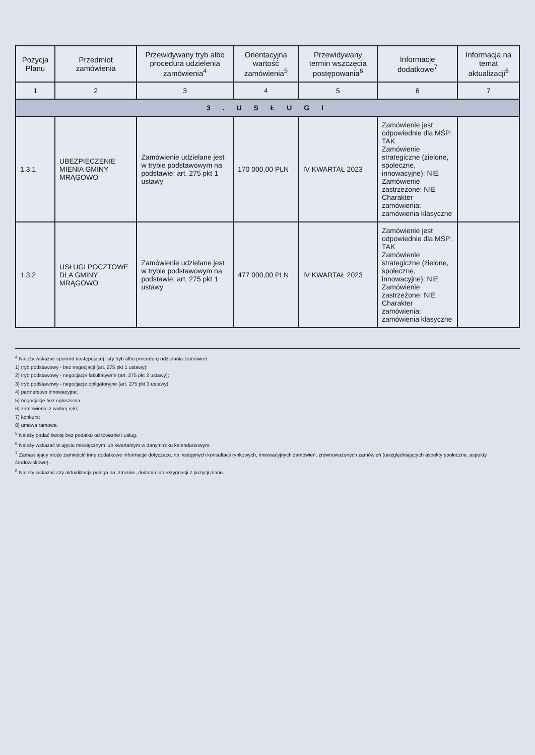| Pozycja Planu | Przedmiot zamówienia | Przewidywany tryb albo procedura udzielenia zamówienia<sup>4</sup> | Orientacyjna wartość zamówienia<sup>5</sup> | Przewidywany termin wszczęcia postępowania<sup>6</sup> | Informacje dodatkowe<sup>7</sup> | Informacja na temat aktualizacji<sup>8</sup> |
| --- | --- | --- | --- | --- | --- | --- |
| 1 | 2 | 3 | 4 | 5 | 6 | 7 |
| 3 . U S Ł U G I | | | | | | |
| 1.3.1 | UBEZPIECZENIE MIENIA GMINY MRĄGOWO | Zamówienie udzielane jest w trybie podstawowym na podstawie: art. 275 pkt 1 ustawy | 170 000,00 PLN | IV KWARTAŁ 2023 | Zamówienie jest odpowiednie dla MŚP: TAK Zamówienie strategiczne (zielone, społeczne, innowacyjne): NIE Zamówienie zastrzeżone: NIE Charakter zamówienia: zamówienia klasyczne | |
| 1.3.2 | USŁUGI POCZTOWE DLA GMINY MRĄGOWO | Zamówienie udzielane jest w trybie podstawowym na podstawie: art. 275 pkt 1 ustawy | 477 000,00 PLN | IV KWARTAŁ 2023 | Zamówienie jest odpowiednie dla MŚP: TAK Zamówienie strategiczne (zielone, społeczne, innowacyjne): NIE Zamówienie zastrzeżone: NIE Charakter zamówienia: zamówienia klasyczne | |
<sup>4</sup> Należy wskazać spośród następującej listy tryb albo procedurę udzielania zamówień:
1) tryb podstawowy - bez negocjacji (art. 275 pkt 1 ustawy);
2) tryb podstawowy - negocjacje fakultatywne (art. 275 pkt 2 ustawy);
3) tryb podstawowy - negocjacje obligatoryjne (art. 275 pkt 3 ustawy);
4) partnerstwo innowacyjne;
5) negocjacje bez ogłoszenia;
6) zamówienie z wolnej ręki;
7) konkurs;
8) umowa ramowa.
<sup>5</sup> Należy podać kwotę bez podatku od towarów i usług.
<sup>6</sup> Należy wskazać w ujęciu miesięcznym lub kwartalnym w danym roku kalendarzowym.
<sup>7</sup> Zamawiający może zamieścić inne dodatkowe informacje dotyczące, np. wstępnych konsultacji rynkowych, innowacyjnych zamówień, zrównoważonych zamówień (uwzględniających aspekty społeczne, aspekty środowiskowe).
<sup>8</sup> Należy wskazać czy aktualizacja polega na: zmianie, dodaniu lub rezygnacji z pozycji planu.